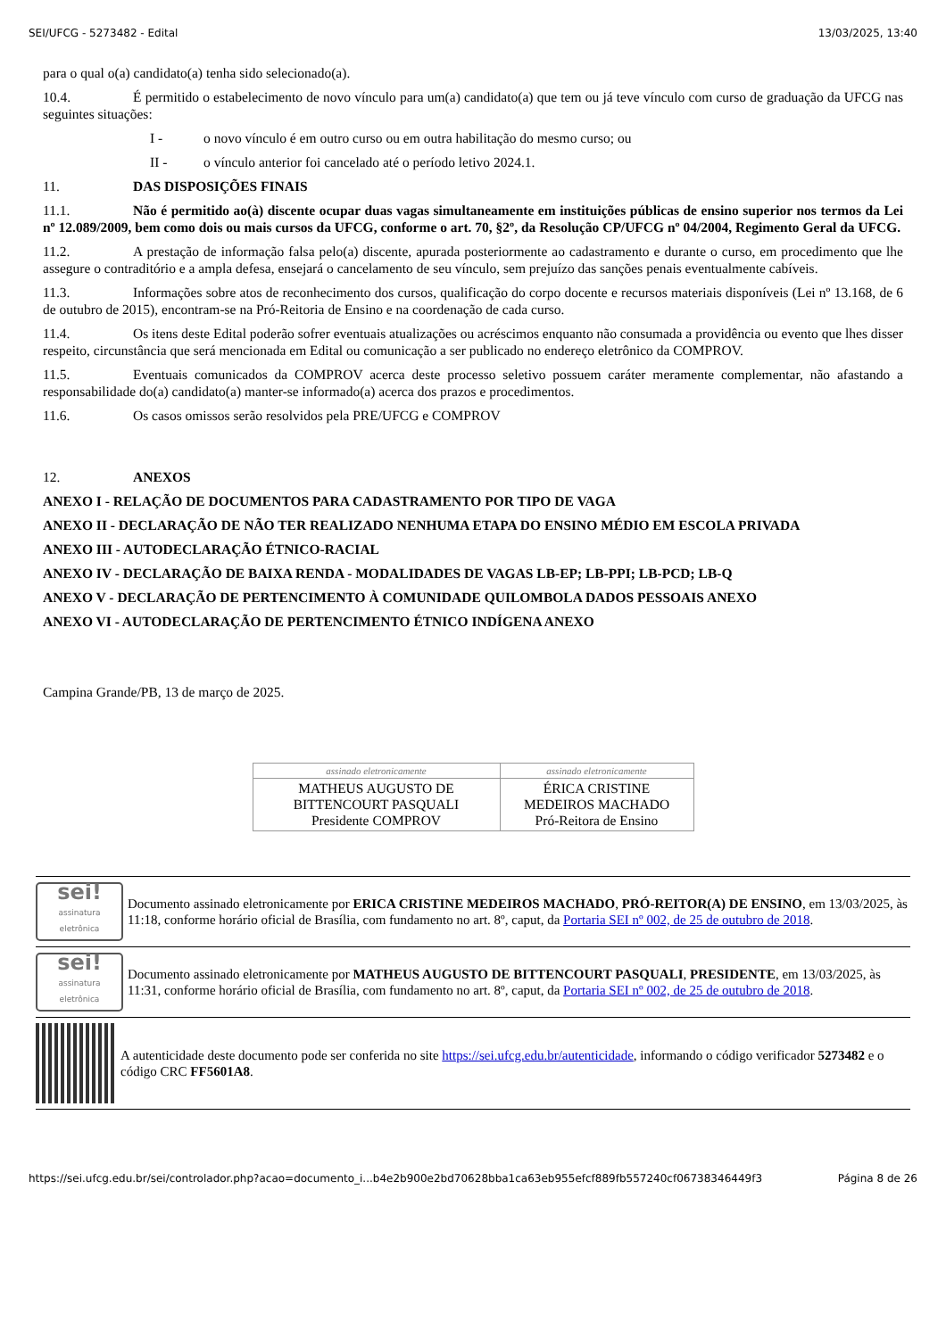SEI/UFCG - 5273482 - Edital 13/03/2025, 13:40
para o qual o(a) candidato(a) tenha sido selecionado(a).
10.4. É permitido o estabelecimento de novo vínculo para um(a) candidato(a) que tem ou já teve vínculo com curso de graduação da UFCG nas seguintes situações:
I - o novo vínculo é em outro curso ou em outra habilitação do mesmo curso; ou
II - o vínculo anterior foi cancelado até o período letivo 2024.1.
11. DAS DISPOSIÇÕES FINAIS
11.1. Não é permitido ao(à) discente ocupar duas vagas simultaneamente em instituições públicas de ensino superior nos termos da Lei nº 12.089/2009, bem como dois ou mais cursos da UFCG, conforme o art. 70, §2º, da Resolução CP/UFCG nº 04/2004, Regimento Geral da UFCG.
11.2. A prestação de informação falsa pelo(a) discente, apurada posteriormente ao cadastramento e durante o curso, em procedimento que lhe assegure o contraditório e a ampla defesa, ensejará o cancelamento de seu vínculo, sem prejuízo das sanções penais eventualmente cabíveis.
11.3. Informações sobre atos de reconhecimento dos cursos, qualificação do corpo docente e recursos materiais disponíveis (Lei nº 13.168, de 6 de outubro de 2015), encontram-se na Pró-Reitoria de Ensino e na coordenação de cada curso.
11.4. Os itens deste Edital poderão sofrer eventuais atualizações ou acréscimos enquanto não consumada a providência ou evento que lhes disser respeito, circunstância que será mencionada em Edital ou comunicação a ser publicado no endereço eletrônico da COMPROV.
11.5. Eventuais comunicados da COMPROV acerca deste processo seletivo possuem caráter meramente complementar, não afastando a responsabilidade do(a) candidato(a) manter-se informado(a) acerca dos prazos e procedimentos.
11.6. Os casos omissos serão resolvidos pela PRE/UFCG e COMPROV
12. ANEXOS
ANEXO I - RELAÇÃO DE DOCUMENTOS PARA CADASTRAMENTO POR TIPO DE VAGA
ANEXO II - DECLARAÇÃO DE NÃO TER REALIZADO NENHUMA ETAPA DO ENSINO MÉDIO EM ESCOLA PRIVADA
ANEXO III - AUTODECLARAÇÃO ÉTNICO-RACIAL
ANEXO IV - DECLARAÇÃO DE BAIXA RENDA - MODALIDADES DE VAGAS LB-EP; LB-PPI; LB-PCD; LB-Q
ANEXO V - DECLARAÇÃO DE PERTENCIMENTO À COMUNIDADE QUILOMBOLA DADOS PESSOAIS ANEXO
ANEXO VI - AUTODECLARAÇÃO DE PERTENCIMENTO ÉTNICO INDÍGENA ANEXO
Campina Grande/PB, 13 de março de 2025.
| assinado eletronicamente | assinado eletronicamente |
| MATHEUS AUGUSTO DE BITTENCOURT PASQUALI Presidente COMPROV | ÉRICA CRISTINE MEDEIROS MACHADO Pró-Reitora de Ensino |
sei!
assinatura eletrônica
Documento assinado eletronicamente por ERICA CRISTINE MEDEIROS MACHADO, PRÓ-REITOR(A) DE ENSINO, em 13/03/2025, às 11:18, conforme horário oficial de Brasília, com fundamento no art. 8º, caput, da Portaria SEI nº 002, de 25 de outubro de 2018.
sei!
assinatura eletrônica
Documento assinado eletronicamente por MATHEUS AUGUSTO DE BITTENCOURT PASQUALI, PRESIDENTE, em 13/03/2025, às 11:31, conforme horário oficial de Brasília, com fundamento no art. 8º, caput, da Portaria SEI nº 002, de 25 de outubro de 2018.
A autenticidade deste documento pode ser conferida no site https://sei.ufcg.edu.br/autenticidade, informando o código verificador 5273482 e o código CRC FF5601A8.
https://sei.ufcg.edu.br/sei/controlador.php?acao=documento_i...b4e2b900e2bd70628bba1ca63eb955efcf889fb557240cf06738346449f3 Página 8 de 26